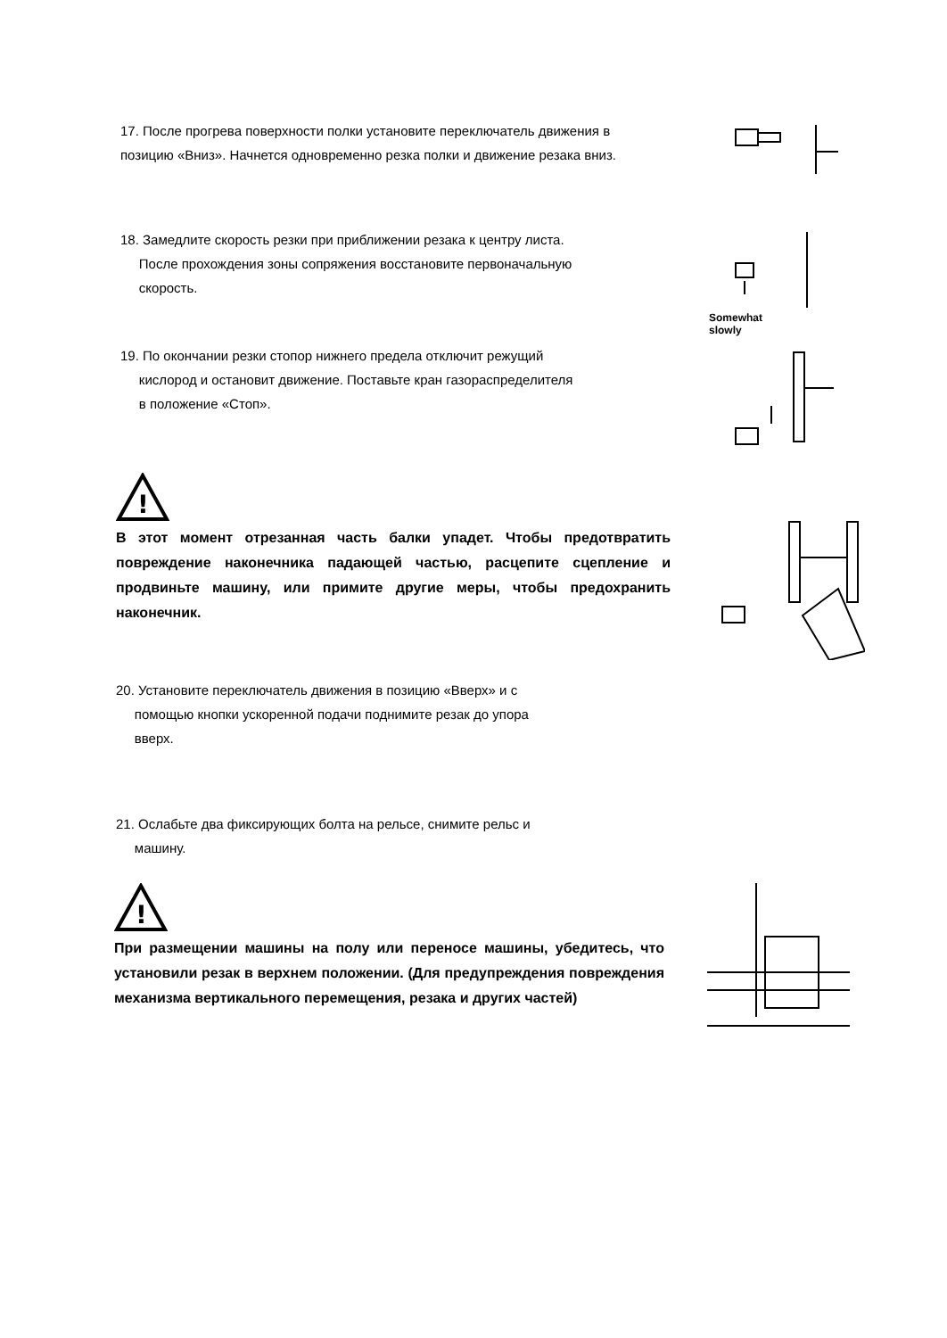17. После прогрева поверхности полки установите переключатель движения в позицию «Вниз». Начнется одновременно резка полки и движение резака вниз.
18. Замедлите скорость резки при приближении резака к центру листа.
После прохождения зоны сопряжения восстановите первоначальную
скорость.
Somewhat
slowly
19. По окончании резки стопор нижнего предела отключит режущий
кислород и остановит движение. Поставьте кран газораспределителя
в положение «Стоп».
!
В этот момент отрезанная часть балки упадет. Чтобы предотвратить повреждение наконечника падающей частью, расцепите сцепление и продвиньте машину, или примите другие меры, чтобы предохранить наконечник.
20. Установите переключатель движения в позицию «Вверх» и с
помощью кнопки ускоренной подачи поднимите резак до упора
вверх.
21. Ослабьте два фиксирующих болта на рельсе, снимите рельс и
машину.
!
При размещении машины на полу или переносе машины, убедитесь, что установили резак в верхнем положении. (Для предупреждения повреждения механизма вертикального перемещения, резака и других частей)